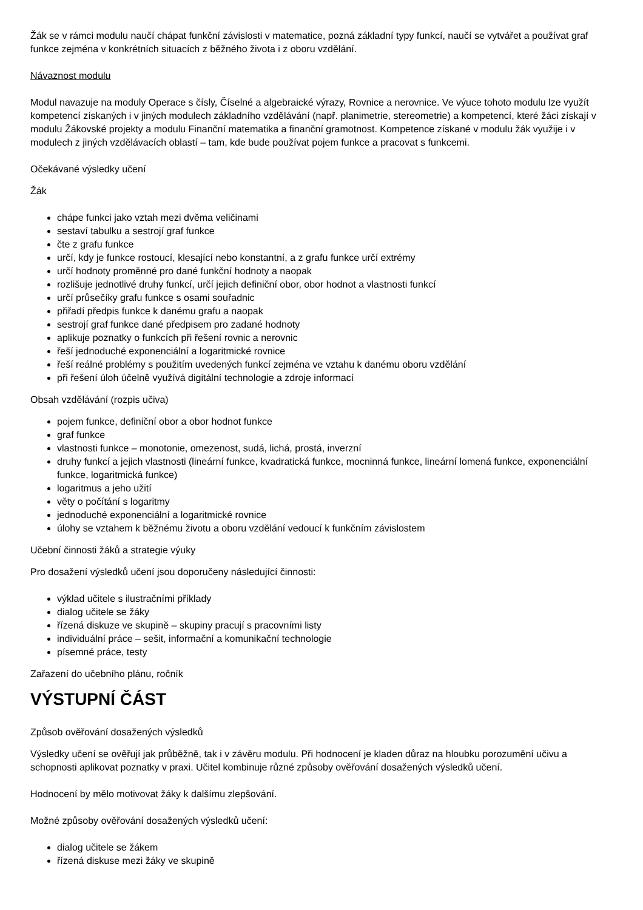Žák se v rámci modulu naučí chápat funkční závislosti v matematice, pozná základní typy funkcí, naučí se vytvářet a používat graf funkce zejména v konkrétních situacích z běžného života i z oboru vzdělání.
Návaznost modulu
Modul navazuje na moduly Operace s čísly, Číselné a algebraické výrazy, Rovnice a nerovnice. Ve výuce tohoto modulu lze využít kompetencí získaných i v jiných modulech základního vzdělávání (např. planimetrie, stereometrie) a kompetencí, které žáci získají v modulu Žákovské projekty a modulu Finanční matematika a finanční gramotnost. Kompetence získané v modulu žák využije i v modulech z jiných vzdělávacích oblastí – tam, kde bude používat pojem funkce a pracovat s funkcemi.
Očekávané výsledky učení
Žák
chápe funkci jako vztah mezi dvěma veličinami
sestaví tabulku a sestrojí graf funkce
čte z grafu funkce
určí, kdy je funkce rostoucí, klesající nebo konstantní, a z grafu funkce určí extrémy
určí hodnoty proměnné pro dané funkční hodnoty a naopak
rozlišuje jednotlivé druhy funkcí, určí jejich definiční obor, obor hodnot a vlastnosti funkcí
určí průsečíky grafu funkce s osami souřadnic
přiřadí předpis funkce k danému grafu a naopak
sestrojí graf funkce dané předpisem pro zadané hodnoty
aplikuje poznatky o funkcích při řešení rovnic a nerovnic
řeší jednoduché exponenciální a logaritmické rovnice
řeší reálné problémy s použitím uvedených funkcí zejména ve vztahu k danému oboru vzdělání
při řešení úloh účelně využívá digitální technologie a zdroje informací
Obsah vzdělávání (rozpis učiva)
pojem funkce, definiční obor a obor hodnot funkce
graf funkce
vlastnosti funkce – monotonie, omezenost, sudá, lichá, prostá, inverzní
druhy funkcí a jejich vlastnosti (lineární funkce, kvadratická funkce, mocninná funkce, lineární lomená funkce, exponenciální funkce, logaritmická funkce)
logaritmus a jeho užití
věty o počítání s logaritmy
jednoduché exponenciální a logaritmické rovnice
úlohy se vztahem k běžnému životu a oboru vzdělání vedoucí k funkčním závislostem
Učební činnosti žáků a strategie výuky
Pro dosažení výsledků učení jsou doporučeny následující činnosti:
výklad učitele s ilustračními příklady
dialog učitele se žáky
řízená diskuze ve skupině – skupiny pracují s pracovními listy
individuální práce – sešit, informační a komunikační technologie
písemné práce, testy
Zařazení do učebního plánu, ročník
VÝSTUPNÍ ČÁST
Způsob ověřování dosažených výsledků
Výsledky učení se ověřují jak průběžně, tak i v závěru modulu. Při hodnocení je kladen důraz na hloubku porozumění učivu a schopnosti aplikovat poznatky v praxi. Učitel kombinuje různé způsoby ověřování dosažených výsledků učení.
Hodnocení by mělo motivovat žáky k dalšímu zlepšování.
Možné způsoby ověřování dosažených výsledků učení:
dialog učitele se žákem
řízená diskuse mezi žáky ve skupině